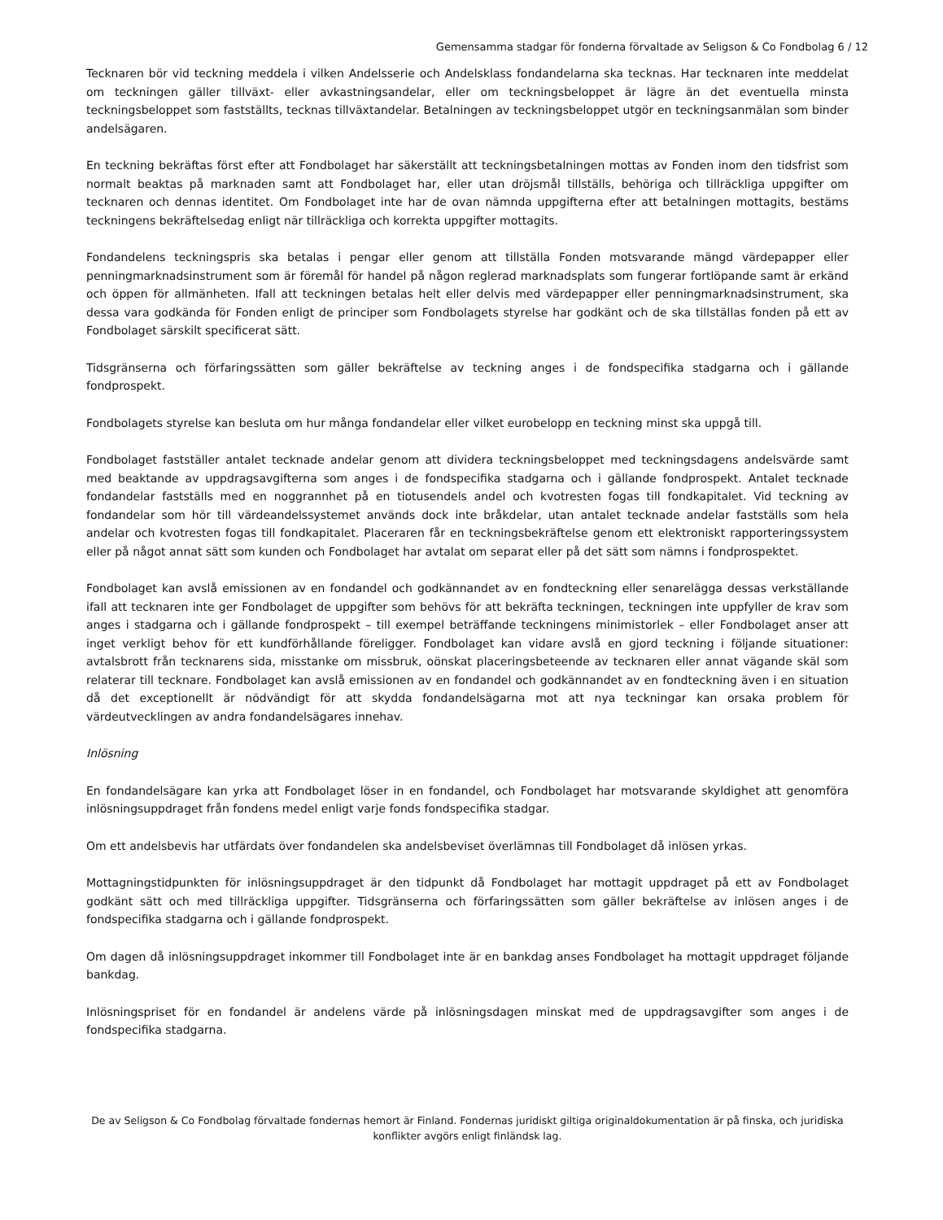Gemensamma stadgar för fonderna förvaltade av Seligson & Co Fondbolag 6 / 12
Tecknaren bör vid teckning meddela i vilken Andelsserie och Andelsklass fondandelarna ska tecknas. Har tecknaren inte meddelat om teckningen gäller tillväxt- eller avkastningsandelar, eller om teckningsbeloppet är lägre än det eventuella minsta teckningsbeloppet som fastställts, tecknas tillväxtandelar. Betalningen av teckningsbeloppet utgör en teckningsanmälan som binder andelsägaren.
En teckning bekräftas först efter att Fondbolaget har säkerställt att teckningsbetalningen mottas av Fonden inom den tidsfrist som normalt beaktas på marknaden samt att Fondbolaget har, eller utan dröjsmål tillställs, behöriga och tillräckliga uppgifter om tecknaren och dennas identitet. Om Fondbolaget inte har de ovan nämnda uppgifterna efter att betalningen mottagits, bestäms teckningens bekräftelsedag enligt när tillräckliga och korrekta uppgifter mottagits.
Fondandelens teckningspris ska betalas i pengar eller genom att tillställa Fonden motsvarande mängd värdepapper eller penningmarknadsinstrument som är föremål för handel på någon reglerad marknadsplats som fungerar fortlöpande samt är erkänd och öppen för allmänheten. Ifall att teckningen betalas helt eller delvis med värdepapper eller penningmarknadsinstrument, ska dessa vara godkända för Fonden enligt de principer som Fondbolagets styrelse har godkänt och de ska tillställas fonden på ett av Fondbolaget särskilt specificerat sätt.
Tidsgränserna och förfaringssätten som gäller bekräftelse av teckning anges i de fondspecifika stadgarna och i gällande fondprospekt.
Fondbolagets styrelse kan besluta om hur många fondandelar eller vilket eurobelopp en teckning minst ska uppgå till.
Fondbolaget fastställer antalet tecknade andelar genom att dividera teckningsbeloppet med teckningsdagens andelsvärde samt med beaktande av uppdragsavgifterna som anges i de fondspecifika stadgarna och i gällande fondprospekt. Antalet tecknade fondandelar fastställs med en noggrannhet på en tiotusendels andel och kvotresten fogas till fondkapitalet. Vid teckning av fondandelar som hör till värdeandelssystemet används dock inte bråkdelar, utan antalet tecknade andelar fastställs som hela andelar och kvotresten fogas till fondkapitalet. Placeraren får en teckningsbekräftelse genom ett elektroniskt rapporteringssystem eller på något annat sätt som kunden och Fondbolaget har avtalat om separat eller på det sätt som nämns i fondprospektet.
Fondbolaget kan avslå emissionen av en fondandel och godkännandet av en fondteckning eller senarelägga dessas verkställande ifall att tecknaren inte ger Fondbolaget de uppgifter som behövs för att bekräfta teckningen, teckningen inte uppfyller de krav som anges i stadgarna och i gällande fondprospekt – till exempel beträffande teckningens minimistorlek – eller Fondbolaget anser att inget verkligt behov för ett kundförhållande föreligger. Fondbolaget kan vidare avslå en gjord teckning i följande situationer: avtalsbrott från tecknarens sida, misstanke om missbruk, oönskat placeringsbeteende av tecknaren eller annat vägande skäl som relaterar till tecknare. Fondbolaget kan avslå emissionen av en fondandel och godkännandet av en fondteckning även i en situation då det exceptionellt är nödvändigt för att skydda fondandelsägarna mot att nya teckningar kan orsaka problem för värdeutvecklingen av andra fondandelsägares innehav.
Inlösning
En fondandelsägare kan yrka att Fondbolaget löser in en fondandel, och Fondbolaget har motsvarande skyldighet att genomföra inlösningsuppdraget från fondens medel enligt varje fonds fondspecifika stadgar.
Om ett andelsbevis har utfärdats över fondandelen ska andelsbeviset överlämnas till Fondbolaget då inlösen yrkas.
Mottagningstidpunkten för inlösningsuppdraget är den tidpunkt då Fondbolaget har mottagit uppdraget på ett av Fondbolaget godkänt sätt och med tillräckliga uppgifter. Tidsgränserna och förfaringssätten som gäller bekräftelse av inlösen anges i de fondspecifika stadgarna och i gällande fondprospekt.
Om dagen då inlösningsuppdraget inkommer till Fondbolaget inte är en bankdag anses Fondbolaget ha mottagit uppdraget följande bankdag.
Inlösningspriset för en fondandel är andelens värde på inlösningsdagen minskat med de uppdragsavgifter som anges i de fondspecifika stadgarna.
De av Seligson & Co Fondbolag förvaltade fondernas hemort är Finland. Fondernas juridiskt giltiga originaldokumentation är på finska, och juridiska konflikter avgörs enligt finländsk lag.